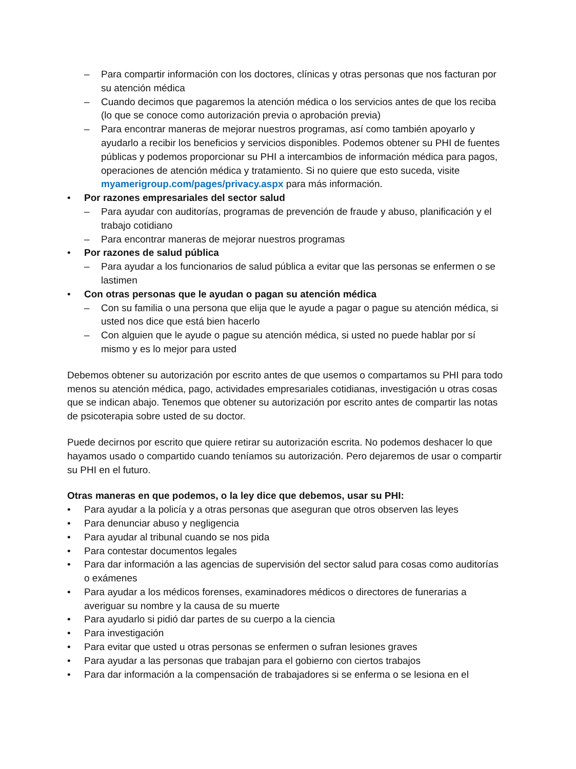– Para compartir información con los doctores, clínicas y otras personas que nos facturan por su atención médica
– Cuando decimos que pagaremos la atención médica o los servicios antes de que los reciba (lo que se conoce como autorización previa o aprobación previa)
– Para encontrar maneras de mejorar nuestros programas, así como también apoyarlo y ayudarlo a recibir los beneficios y servicios disponibles. Podemos obtener su PHI de fuentes públicas y podemos proporcionar su PHI a intercambios de información médica para pagos, operaciones de atención médica y tratamiento. Si no quiere que esto suceda, visite myamerigroup.com/pages/privacy.aspx para más información.
• Por razones empresariales del sector salud
– Para ayudar con auditorías, programas de prevención de fraude y abuso, planificación y el trabajo cotidiano
– Para encontrar maneras de mejorar nuestros programas
• Por razones de salud pública
– Para ayudar a los funcionarios de salud pública a evitar que las personas se enfermen o se lastimen
• Con otras personas que le ayudan o pagan su atención médica
– Con su familia o una persona que elija que le ayude a pagar o pague su atención médica, si usted nos dice que está bien hacerlo
– Con alguien que le ayude o pague su atención médica, si usted no puede hablar por sí mismo y es lo mejor para usted
Debemos obtener su autorización por escrito antes de que usemos o compartamos su PHI para todo menos su atención médica, pago, actividades empresariales cotidianas, investigación u otras cosas que se indican abajo. Tenemos que obtener su autorización por escrito antes de compartir las notas de psicoterapia sobre usted de su doctor.
Puede decirnos por escrito que quiere retirar su autorización escrita. No podemos deshacer lo que hayamos usado o compartido cuando teníamos su autorización. Pero dejaremos de usar o compartir su PHI en el futuro.
Otras maneras en que podemos, o la ley dice que debemos, usar su PHI:
• Para ayudar a la policía y a otras personas que aseguran que otros observen las leyes
• Para denunciar abuso y negligencia
• Para ayudar al tribunal cuando se nos pida
• Para contestar documentos legales
• Para dar información a las agencias de supervisión del sector salud para cosas como auditorías o exámenes
• Para ayudar a los médicos forenses, examinadores médicos o directores de funerarias a averiguar su nombre y la causa de su muerte
• Para ayudarlo si pidió dar partes de su cuerpo a la ciencia
• Para investigación
• Para evitar que usted u otras personas se enfermen o sufran lesiones graves
• Para ayudar a las personas que trabajan para el gobierno con ciertos trabajos
• Para dar información a la compensación de trabajadores si se enferma o se lesiona en el